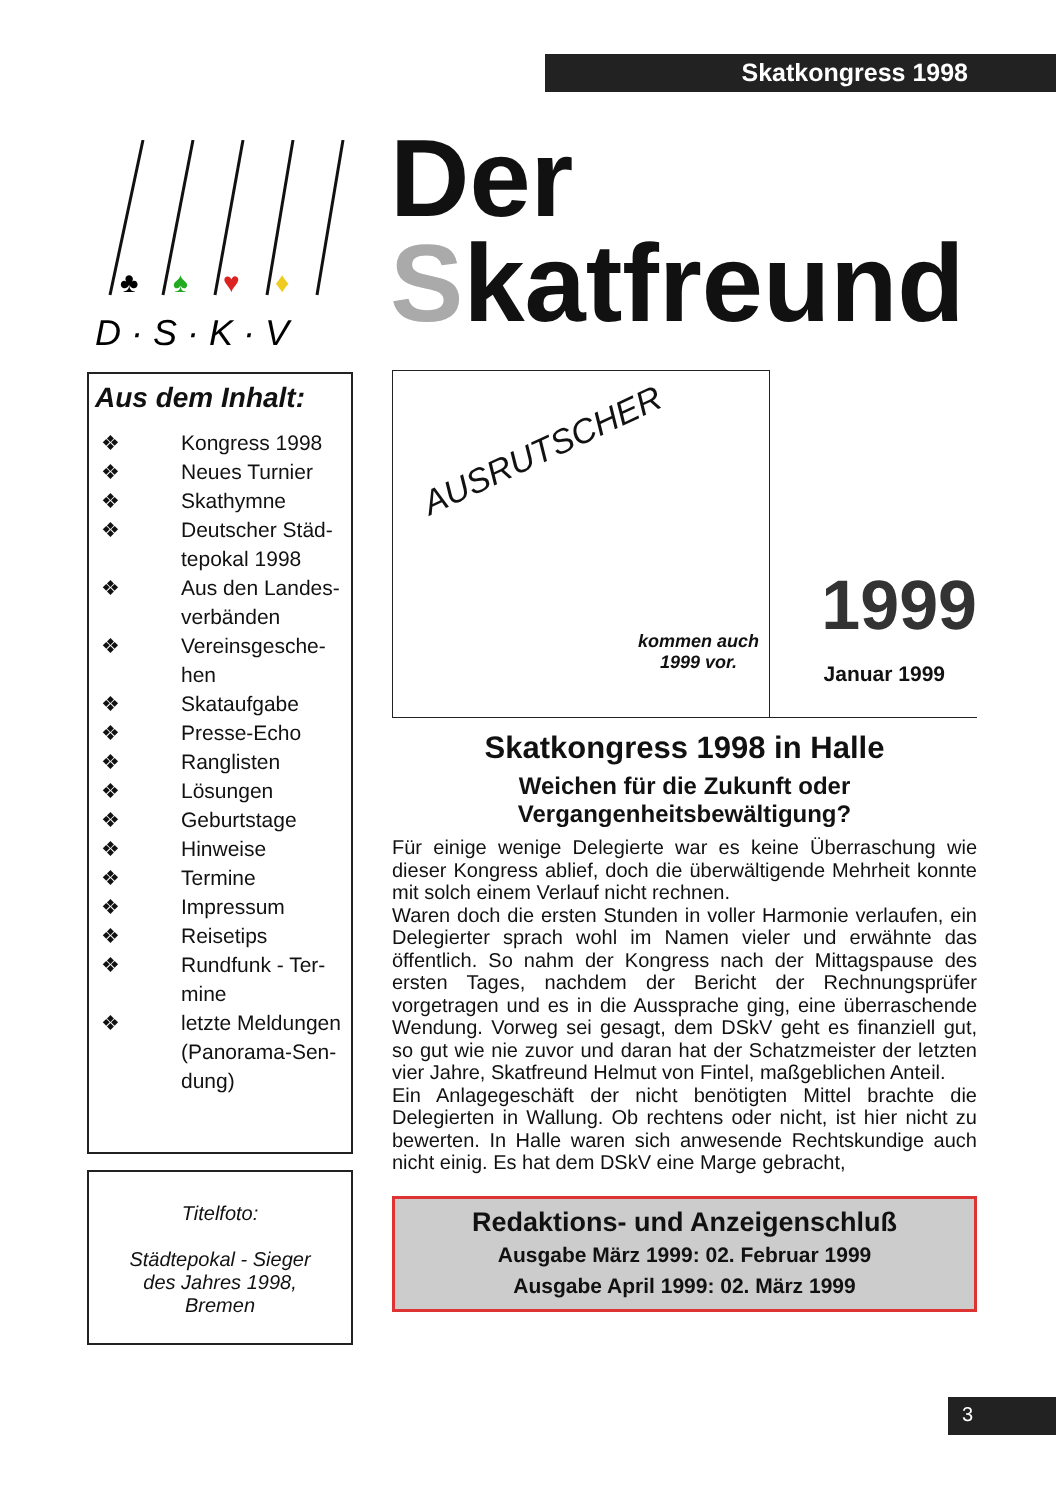Skatkongress 1998
♣
♠
♥
♦
D · S · K · V
Der
Skatfreund
Aus dem Inhalt:
❖ Kongress 1998
❖ Neues Turnier
❖ Skathymne
❖ Deutscher Städ-
tepokal 1998
❖ Aus den Landes-
verbänden
❖ Vereinsgesche-
hen
❖ Skataufgabe
❖ Presse-Echo
❖ Ranglisten
❖ Lösungen
❖ Geburtstage
❖ Hinweise
❖ Termine
❖ Impressum
❖ Reisetips
❖ Rundfunk - Ter-
mine
❖ letzte Meldungen
(Panorama-Sen-
dung)
Titelfoto:
Städtepokal - Sieger
des Jahres 1998,
Bremen
AUSRUTSCHER
kommen auch
1999 vor.
1999
Januar 1999
Skatkongress 1998 in Halle
Weichen für die Zukunft oder
Vergangenheitsbewältigung?
Für einige wenige Delegierte war es keine Überraschung wie dieser Kongress ablief, doch die überwältigende Mehrheit konnte mit solch einem Verlauf nicht rechnen.
Waren doch die ersten Stunden in voller Harmonie verlaufen, ein Delegierter sprach wohl im Namen vieler und erwähnte das öffentlich. So nahm der Kongress nach der Mittagspause des ersten Tages, nachdem der Bericht der Rechnungsprüfer vorgetragen und es in die Aussprache ging, eine überraschende Wendung. Vorweg sei gesagt, dem DSkV geht es finanziell gut, so gut wie nie zuvor und daran hat der Schatzmeister der letzten vier Jahre, Skatfreund Helmut von Fintel, maßgeblichen Anteil.
Ein Anlagegeschäft der nicht benötigten Mittel brachte die Delegierten in Wallung. Ob rechtens oder nicht, ist hier nicht zu bewerten. In Halle waren sich anwesende Rechtskundige auch nicht einig. Es hat dem DSkV eine Marge gebracht,
Redaktions- und Anzeigenschluß
Ausgabe März 1999: 02. Februar 1999
Ausgabe April 1999: 02. März 1999
3